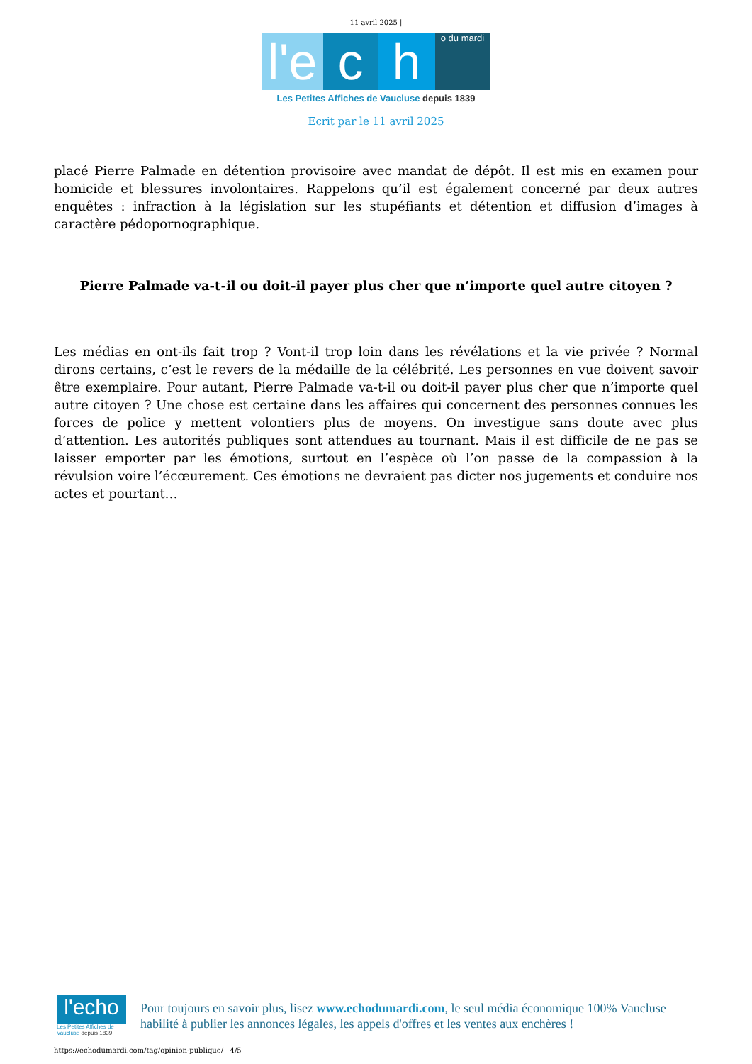11 avril 2025 |
l'e
c
h
o du mardi
Les Petites Affiches de Vaucluse depuis 1839
Ecrit par le 11 avril 2025
placé Pierre Palmade en détention provisoire avec mandat de dépôt. Il est mis en examen pour homicide et blessures involontaires. Rappelons qu’il est également concerné par deux autres enquêtes : infraction à la législation sur les stupéfiants et détention et diffusion d’images à caractère pédopornographique.
Pierre Palmade va-t-il ou doit-il payer plus cher que n’importe quel autre citoyen ?
Les médias en ont-ils fait trop ? Vont-il trop loin dans les révélations et la vie privée ? Normal dirons certains, c’est le revers de la médaille de la célébrité. Les personnes en vue doivent savoir être exemplaire. Pour autant, Pierre Palmade va-t-il ou doit-il payer plus cher que n’importe quel autre citoyen ? Une chose est certaine dans les affaires qui concernent des personnes connues les forces de police y mettent volontiers plus de moyens. On investigue sans doute avec plus d’attention. Les autorités publiques sont attendues au tournant. Mais il est difficile de ne pas se laisser emporter par les émotions, surtout en l’espèce où l’on passe de la compassion à la révulsion voire l’écœurement. Ces émotions ne devraient pas dicter nos jugements et conduire nos actes et pourtant…
l'echo
Les Petites Affiches de Vaucluse depuis 1839
Pour toujours en savoir plus, lisez www.echodumardi.com, le seul média économique 100% Vaucluse habilité à publier les annonces légales, les appels d'offres et les ventes aux enchères !
https://echodumardi.com/tag/opinion-publique/ 4/5